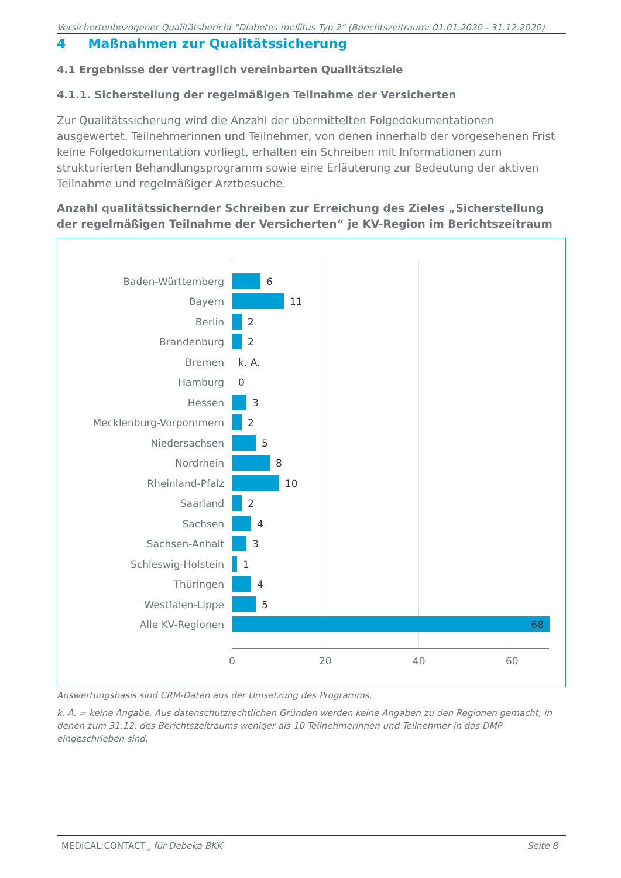Versichertenbezogener Qualitätsbericht "Diabetes mellitus Typ 2" (Berichtszeitraum: 01.01.2020 - 31.12.2020)
4 Maßnahmen zur Qualitätssicherung
4.1 Ergebnisse der vertraglich vereinbarten Qualitätsziele
4.1.1. Sicherstellung der regelmäßigen Teilnahme der Versicherten
Zur Qualitätssicherung wird die Anzahl der übermittelten Folgedokumentationen ausgewertet. Teilnehmerinnen und Teilnehmer, von denen innerhalb der vorgesehenen Frist keine Folgedokumentation vorliegt, erhalten ein Schreiben mit Informationen zum strukturierten Behandlungsprogramm sowie eine Erläuterung zur Bedeutung der aktiven Teilnahme und regelmäßiger Arztbesuche.
Anzahl qualitätssichernder Schreiben zur Erreichung des Zieles „Sicherstellung der regelmäßigen Teilnahme der Versicherten“ je KV-Region im Berichtszeitraum
Baden-Württemberg 6
Bayern 11
Berlin 2
Brandenburg 2
Bremen k. A.
Hamburg 0
Hessen 3
Mecklenburg-Vorpommern 2
Niedersachsen 5
Nordrhein 8
Rheinland-Pfalz 10
Saarland 2
Sachsen 4
Sachsen-Anhalt 3
Schleswig-Holstein 1
Thüringen 4
Westfalen-Lippe 5
Alle KV-Regionen 68
0 20 40 60
Auswertungsbasis sind CRM-Daten aus der Umsetzung des Programms.
k. A. = keine Angabe. Aus datenschutzrechtlichen Gründen werden keine Angaben zu den Regionen gemacht, in denen zum 31.12. des Berichtszeitraums weniger als 10 Teilnehmerinnen und Teilnehmer in das DMP eingeschrieben sind.
MEDICAL: CONTACT<sub>AG</sub> für Debeka BKK Seite 8